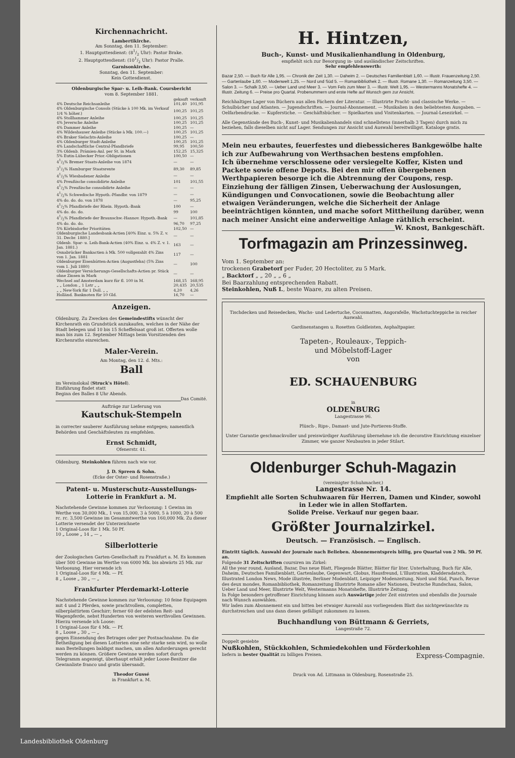Kirchennachricht.
Lambertikirche.
Am Sonntag, den 11. September:
1. Hauptgottesdienst: (81/2 Uhr): Pastor Brake.
2. Hauptgottesdienst: (101/2 Uhr): Pastor Pralle.
Garnisonkirche.
Sonntag, den 11. September:
Kein Gottesdienst.
Oldenburgische Spar- u. Leih-Bank. Coursbericht
vom 8. September 1881.
| | gekauft | verkauft |
| --- | --- | --- |
| 4% Deutsche Reichsanleihe | 101,40 | 101,95 |
| 4% Oldenburgische Consols (Stücke à 100 Mk. im Verkauf 1/4 % höher.) | 100,25 | 101,25 |
| 4% Stollhammer Anleihe | 100,25 | 101,25 |
| 4% Jeversche Anleihe | 100,25 | 101,25 |
| 4% Dammer Anleihe | 100,25 | — |
| 4% Wildeshauser Anleihe (Stücke à Mk. 100.—) | 100,25 | 101,25 |
| 4% Braker Sielachts-Anleihe | 100,25 | — |
| 4% Oldenburger Stadt-Anleihe | 100,25 | 101,25 |
| 4% Landschaftliche Central-Pfandbriefe | 99,95 | 100,50 |
| 3% Oldenb. Prämien-Anl. per St. in Mark | 152,25 | 15,325 |
| 5% Eutin-Lübecker Prior.-Obligationen | 100,50 | — |
| 41/2% Bremer Staats-Anleihe von 1874 | — | — |
| 31/2% Hamburger Staatsrente | 89,30 | 89,85 |
| 41/2% Wiesbadener Anleihe | — | — |
| 4% Preußische consolidirte Anleihe | 101 | 101,55 |
| 41/2% Preußische consolidirte Anleihe | — | — |
| 41/2% Schwedische Hypoth.-Pfandbr. von 1879 | — | — |
| 4% do. do. do. von 1878 | — | 95,25 |
| 41/2% Pfandbriefe der Rhein. Hypoth.-Bank | 100 | — |
| 4% do. do. do. | 99 | 100 |
| 41/2% Pfandbriefe der Braunschw.-Hannov. Hypoth.-Bank | — | 101,85 |
| 4% do. do. do. | 96,70 | 97,25 |
| 5% Körbisdorfer Prioritäten | 102,50 | — |
| Oldenburgische Landesbank-Actien [40% Einz. u. 5% Z. v. 31. Decbr. 1880.] | — | — |
| Oldenb. Spar- u. Leih-Bank-Actien (40% Einz. u. 4% Z. v. 1. Jan. 1881.) | 163 | — |
| Osnabrücker Bankactien à Mk. 500 vollgezahlt 4% Zins von 1. Jan. 1881 | 117 | — |
| Oldenburger Eisenhütten-Actien (Augustfehn) (5% Zins vom 1. Juli 1880) | — | 100 |
| Oldenburger Versicherungs-Gesellschafts-Actien pr. Stück ohne Zinsen in Mark | — | — |
| Wechsel auf Amsterdam kurz für fl. 100 in M. | 168,15 | 168,95 |
| „ „ London „ 1 Lstr „ „ | 20,435 | 20,535 |
| „ „ New-York für 1 Doll. „ „ | 4,20 | 4,26 |
| Holländ. Banknoten für 10 Gld. | 16,70 | — |
Anzeigen.
Oldenburg. Zu Zwecken des Gemeindestifts wünscht der Kirchenrath ein Grundstück anzukaufen, welches in der Nähe der Stadt belegen und 10 bis 15 Scheffelsaat groß ist. Offerten wolle man bis zum 12. September Mittags beim Vorsitzenden des Kirchenraths einreichen.
Maler-Verein.
Am Montag, den 12. d. Mts.:
Ball
im Vereinslokal (Struck's Hôtel).
Einführung findet statt
Beginn des Balles 8 Uhr Abends.
Das Comité.
Aufträge zur Lieferung von
Kautschuk-Stempeln
in correcter sauberer Ausführung nehme entgegen; namentlich Behörden und Geschäftsleuten zu empfehlen.
Ernst Schmidt,
Ofenerstr. 41.
Oldenburg. Steinkohlen führen nach wie vor.
J. D. Spreen & Sohn.
(Ecke der Oster- und Rosenstraße.)
Patent- u. Musterschutz-Ausstellungs-Lotterie in Frankfurt a. M.
Nachstehende Gewinne kommen zur Verloosung: 1 Gewinn im Werthe von 30,000 Mk., 1 von 15,000, 3 à 5000, 5 à 1000, 20 à 500 rc. rc. 3,500 Gewinne im Gesammtwerthe von 160,000 Mk. Zu dieser Lotterie versendet der Unterzeichnete
1 Original-Loos für 1 Mk. 50 Pf.
10 „ Loose „ 14 „ — „
Silberlotterie
der Zoologischen Garten-Gesellschaft zu Frankfurt a. M. Es kommen über 500 Gewinne im Werthe von 6000 Mk. bis abwärts 25 Mk. zur Verloosung. Hier versende ich
1 Original-Loos für 4 Mk. — Pf.
8 „ Loose „ 30 „ — „
Frankfurter Pferdemarkt-Lotterie
Nachstehende Gewinne kommen zur Verloosung: 10 feine Equipagen mit 4 und 2 Pferden, sowie prachtvollem, completten, silberplattirtem Geschirr; ferner 60 der edelsten Reit- und Wagenpferde, nebst Hunderten von weiteren werthvollen Gewinnen. Hierzu versende ich Loose:
1 Original-Loos für 4 Mk. — Pf.
8 „ Loose „ 30 „ — „
gegen Einsendung des Betrages oder per Postnachnahme. Da die Betheiligung bei diesen Lotterien eine sehr starke sein wird, so wolle man Bestellungen baldigst machen, um allen Anforderungen gerecht werden zu können. Größere Gewinne werden sofort durch Telegramm angezeigt, überhaupt erhält jeder Loose-Besitzer die Gewinnliste franco und gratis übersandt.
Theodor Gussé
in Frankfurt a. M.
H. Hintzen,
Buch-, Kunst- und Musikalienhandlung in Oldenburg,
empfiehlt sich zur Besorgung in- und ausländischer Zeitschriften.
Sehr empfehlenswerth:
Bazar 2,50. — Buch für Alle 1,95. — Chronik der Zeit 1,30. — Daheim 2. — Deutsches Familienblatt 1,60. — Illustr. Frauenzeitung 2,50. — Gartenlaube 1,60. — Modenwelt 1,25. — Nord und Süd 5. — Romanbibliothek 2. — Illustr. Romane 1,30. — Romanzeitung 3,50. — Salon 3. — Schalk 3,50. — Ueber Land und Meer 3. — Vom Fels zum Meer 3. — Illustr. Welt 1,95. — Westermanns Monatshefte 4. — Illustr. Zeitung 6. — Preise pro Quartal. Probenummern und erste Hefte auf Wunsch gern zur Ansicht.
Reichhaltiges Lager von Büchern aus allen Fächern der Literatur. — Illustrirte Pracht- und classische Werke. — Schulbücher und Atlanten. — Jugendschriften. — Journal-Abonnement. — Musikalien in den beliebtesten Ausgaben. — Oelfarbendrucke. — Kupferstiche. — Geschäftsbücher. — Spielkarten und Visitenkarten. — Journal-Lesezirkel. —
Alle Gegenstände des Buch-, Kunst- und Musikalienhandels sind schnellstens (innerhalb 3 Tagen) durch mich zu beziehen, falls dieselben nicht auf Lager. Sendungen zur Ansicht und Auswahl bereitwilligst. Kataloge gratis.
Mein neu erbautes, feuerfestes und diebessicheres Bankgewölbe halte ich zur Aufbewahrung von Werthsachen bestens empfohlen.
Ich übernehme verschlossene oder versiegelte Koffer, Kisten und Packete sowie offene Depots. Bei den mir offen übergebenen Werthpapieren besorge ich die Abtrennung der Coupons, resp. Einziehung der fälligen Zinsen, Ueberwachung der Auslosungen, Kündigungen und Convocationen, sowie die Beobachtung aller etwaigen Veränderungen, welche die Sicherheit der Anlage beeinträchtigen könnten, und mache sofort Mittheilung darüber, wenn nach meiner Ansicht eine anderweitige Anlage räthlich erscheint. W. Knost, Bankgeschäft.
Torfmagazin am Prinzessinweg.
Vom 1. September an:
trockenen Grabetorf per Fuder, 20 Hectoliter, zu 5 Mark.
„ Backtorf „ „ 20 „ „ 6 „
Bei Baarzahlung entsprechenden Rabatt.
Steinkohlen, Nuß I., beste Waare, zu alten Preisen.
Tischdecken und Reisedecken, Wachs- und Ledertuche, Cocosmatten, Angorafelle, Wachstuchteppiche in reicher Auswahl.
Gardinenstangen u. Rosetten Goldleisten, Asphaltpapier.
Tapeten-, Rouleaux-, Teppich-
und Möbelstoff-Lager
von
ED. SCHAUENBURG
in
OLDENBURG
Langestrasse 96.
Plüsch-, Rips-, Damast- und Jute-Portieren-Stoffe.
Unter Garantie geschmackvoller und preiswürdiger Ausführung übernehme ich die decorative Einrichtung einzelner Zimmer, wie ganzer Neubauten in jeder Stilart.
Oldenburger Schuh-Magazin
(vereinigter Schuhmacher,)
Langestrasse Nr. 14.
Empfiehlt alle Sorten Schuhwaaren für Herren, Damen und Kinder, sowohl in Leder wie in allen Stoffarten.
Solide Preise. Verkauf nur gegen baar.
Größter Journalzirkel.
Deutsch. — Französisch. — Englisch.
Eintritt täglich. Auswahl der Journale nach Belieben. Abonnementspreis billig, pro Quartal von 2 Mk. 50 Pf. an.
Folgende 31 Zeitschriften coursiren im Zirkel:
All the year round, Ausland, Bazar, Das neue Blatt, Fliegende Blätter, Blätter für liter. Unterhaltung, Buch für Alle, Daheim, Deutsches Familienblatt, Gartenlaube, Gegenwart, Globus, Hausfreund, L'Illustration, Kladderadatsch, Illustrated London News, Mode illustrée, Berliner Modenblatt, Leipziger Modenzeitung, Nord und Süd, Punch, Revue des deux mondes, Romanbibliothek, Romanzeitung Illustrirte Romane aller Nationen, Deutsche Rundschau, Salon, Ueber Land und Meer, Illustrirte Welt, Westermanns Monatshefte, Illustrirte Zeitung.
In Folge besonders getroffener Einrichtung können auch Auswärtige jeder Zeit eintreten und ebenfalls die Journale nach Wunsch auswählen.
Wir laden zum Abonnement ein und bitten bei etwaiger Auswahl aus vorliegendem Blatt das nichtgewünschte zu durchstreichen und uns dann dieses gefälligst zukommen zu lassen.
Buchhandlung von Büttmann & Gerriets,
Langestraße 72.
Doppelt gesiebte
Nußkohlen, Stückkohlen, Schmiedekohlen und Förderkohlen
liefern in bester Qualität zu billigen Preisen. Express-Compagnie.
Druck von Ad. Littmann in Oldenburg, Rosenstraße 25.
Landesbibliothek Oldenburg